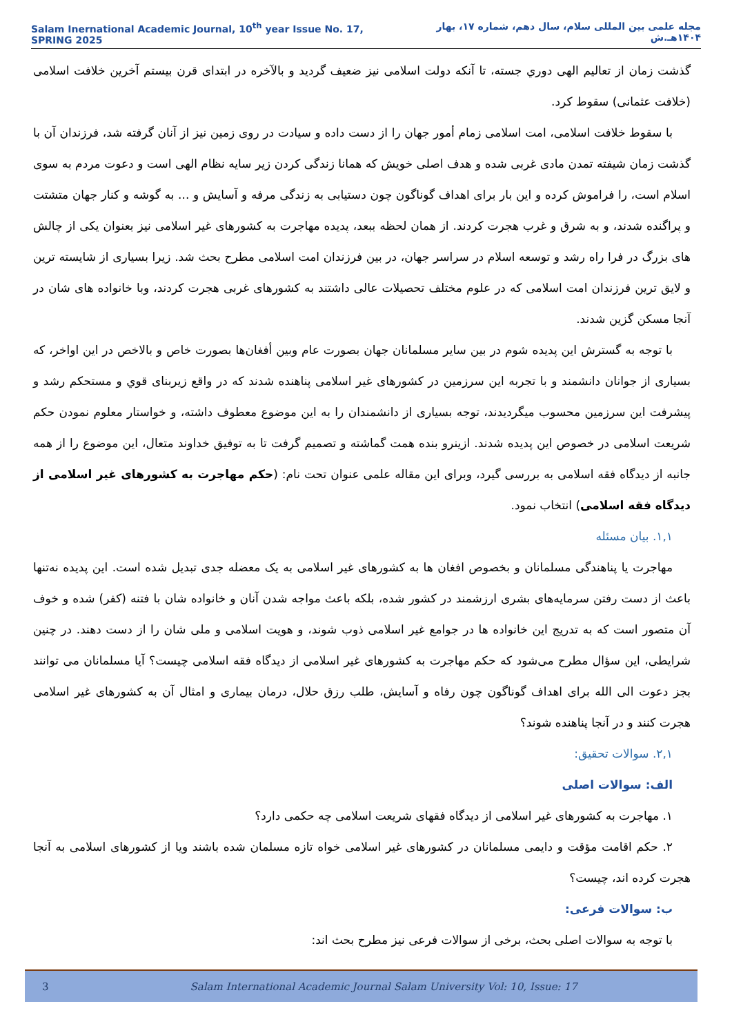Salam Inernational Academic Journal, 10<sup>th</sup> year Issue No. 17, SPRING 2025 مجله علمی بین المللی سلام، سال دهم، شماره ۱۷، بهار ۱۴۰۴هـ.ش
گذشت زمان از تعالیم الهی دوري جسته، تا آنكه دولت اسلامی نیز ضعیف گردید و بالآخره در ابتدای قرن بیستم آخرین خلافت اسلامی (خلافت عثمانی) سقوط کرد.
با سقوط خلافت اسلامی، امت اسلامی زمام أمور جهان را از دست داده و سیادت در روی زمین نیز از آنان گرفته شد، فرزندان آن با گذشت زمان شیفته تمدن مادی غربی شده و هدف اصلی خویش که همانا زندگی کردن زیر سایه نظام الهی است و دعوت مردم به سوی اسلام است، را فراموش کرده و این بار برای اهداف گوناگون چون دستیابی به زندگی مرفه و آسایش و ... به گوشه و کنار جهان متشتت و پراگنده شدند، و به شرق و غرب هجرت کردند. از همان لحظه ببعد، پدیده مهاجرت به کشورهای غیر اسلامی نیز بعنوان یکی از چالش های بزرگ در فرا راه رشد و توسعه اسلام در سراسر جهان، در بین فرزندان امت اسلامی مطرح بحث شد. زیرا بسیاری از شایسته ترین و لایق ترین فرزندان امت اسلامی که در علوم مختلف تحصیلات عالی داشتند به کشورهای غربی هجرت کردند، وبا خانواده های شان در آنجا مسکن گزین شدند.
با توجه به گسترش این پدیده شوم در بین سایر مسلمانان جهان بصورت عام وبین أفغان‌ها بصورت خاص و بالاخص در این اواخر، که بسیاری از جوانان دانشمند و با تجربه این سرزمین در کشورهای غیر اسلامی پناهنده شدند که در واقع زیربنای قوي و مستحکم رشد و پیشرفت این سرزمین محسوب میگردیدند، توجه بسیاری از دانشمندان را به این موضوع معطوف داشته، و خواستار معلوم نمودن حکم شریعت اسلامی در خصوص این پدیده شدند. ازینرو بنده همت گماشته و تصمیم گرفت تا به توفیق خداوند متعال، این موضوع را از همه جانبه از دیدگاه فقه اسلامی به بررسی گیرد، وبرای این مقاله علمی عنوان تحت نام: (حکم مهاجرت به کشورهای غیر اسلامی از دیدگاه فقه اسلامی) انتخاب نمود.
۱,۱. بیان مسئله
مهاجرت یا پناهندگی مسلمانان و بخصوص افغان ها به کشورهای غیر اسلامی به یک معضله جدی تبدیل شده است. این پدیده نه‌تنها باعث از دست رفتن سرمایه‌های بشری ارزشمند در کشور شده، بلکه باعث مواجه شدن آنان و خانواده شان با فتنه (کفر) شده و خوف آن متصور است که به تدریج این خانواده ها در جوامع غیر اسلامی ذوب شوند، و هویت اسلامی و ملی شان را از دست دهند. در چنین شرایطی، این سؤال مطرح می‌شود که حکم مهاجرت به کشورهای غیر اسلامی از دیدگاه فقه اسلامی چیست؟ آیا مسلمانان می توانند بجز دعوت الی الله برای اهداف گوناگون چون رفاه و آسایش، طلب رزق حلال، درمان بیماری و امثال آن به کشورهای غیر اسلامی هجرت کنند و در آنجا پناهنده شوند؟
۲,۱. سوالات تحقیق:
الف: سوالات اصلی
۱. مهاجرت به کشورهای غیر اسلامی از دیدگاه فقهای شریعت اسلامی چه حکمی دارد؟
۲. حکم اقامت مؤقت و دایمی مسلمانان در کشورهای غیر اسلامی خواه تازه مسلمان شده باشند ویا از کشورهای اسلامی به آنجا هجرت کرده اند، چیست؟
ب: سوالات فرعی:
با توجه به سوالات اصلی بحث، برخی از سوالات فرعی نیز مطرح بحث اند:
3 Salam International Academic Journal Salam University Vol: 10, Issue: 17